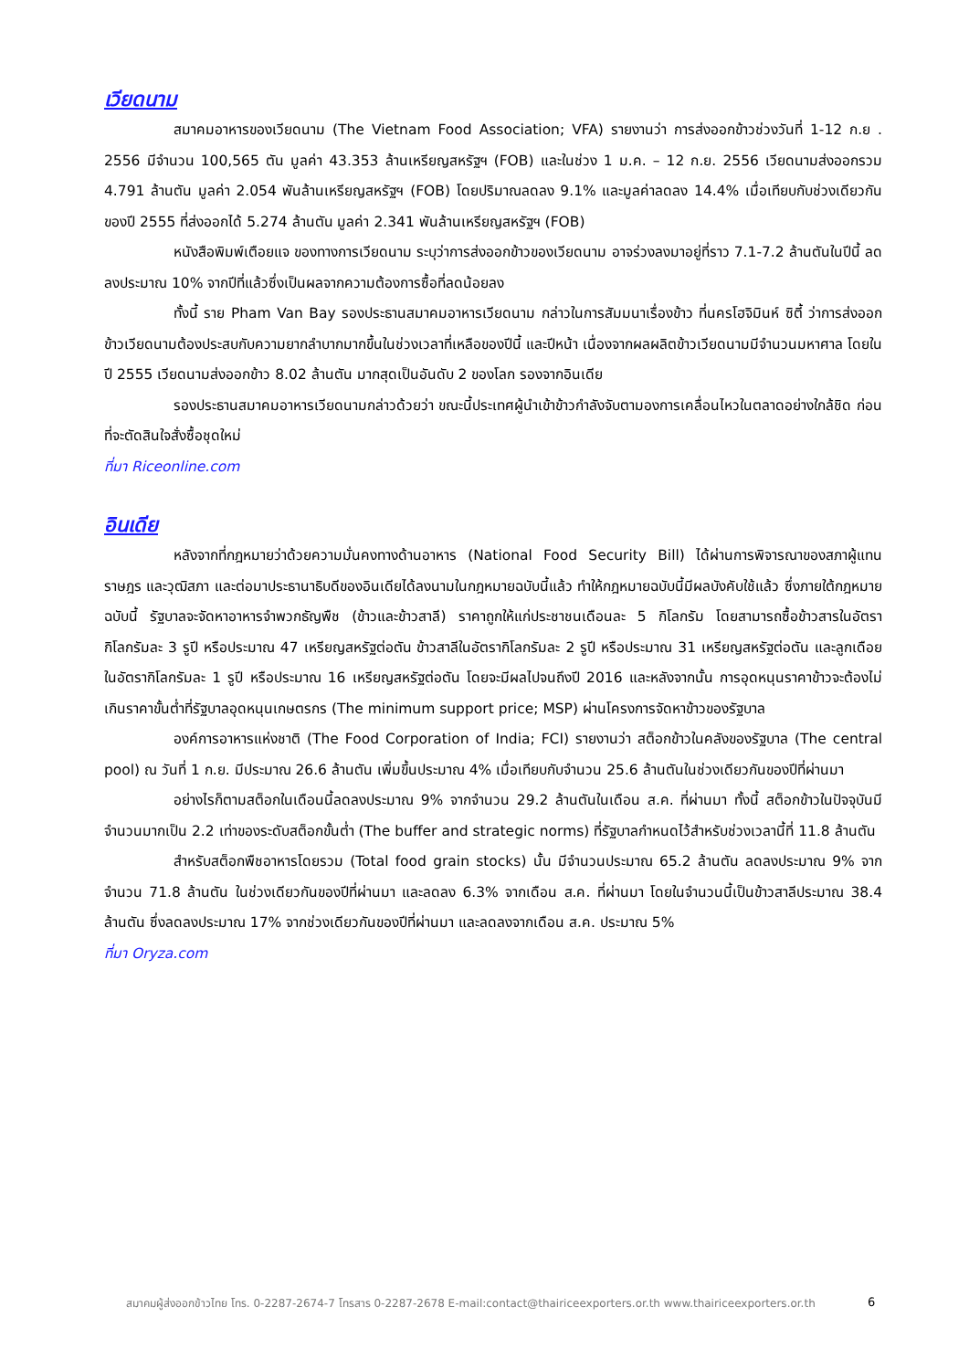เวียดนาม
สมาคมอาหารของเวียดนาม (The Vietnam Food Association; VFA) รายงานว่า การส่งออกข้าวช่วงวันที่ 1-12 ก.ย . 2556 มีจำนวน 100,565 ตัน มูลค่า 43.353 ล้านเหรียญสหรัฐฯ (FOB) และในช่วง 1 ม.ค. – 12 ก.ย. 2556 เวียดนามส่งออกรวม 4.791 ล้านตัน มูลค่า 2.054 พันล้านเหรียญสหรัฐฯ (FOB) โดยปริมาณลดลง 9.1% และมูลค่าลดลง 14.4% เมื่อเทียบกับช่วงเดียวกันของปี 2555 ที่ส่งออกได้ 5.274 ล้านตัน มูลค่า 2.341 พันล้านเหรียญสหรัฐฯ (FOB)
หนังสือพิมพ์เตือยแจ ของทางการเวียดนาม ระบุว่าการส่งออกข้าวของเวียดนาม อาจร่วงลงมาอยู่ที่ราว 7.1-7.2 ล้านตันในปีนี้ ลดลงประมาณ 10% จากปีที่แล้วซึ่งเป็นผลจากความต้องการซื้อที่ลดน้อยลง
ทั้งนี้ ราย Pham Van Bay รองประธานสมาคมอาหารเวียดนาม กล่าวในการสัมมนาเรื่องข้าว ที่นครโฮจิมินห์ ซิตี้ ว่าการส่งออกข้าวเวียดนามต้องประสบกับความยากลำบากมากขึ้นในช่วงเวลาที่เหลือของปีนี้ และปีหน้า เนื่องจากผลผลิตข้าวเวียดนามมีจำนวนมหาศาล โดยในปี 2555 เวียดนามส่งออกข้าว 8.02 ล้านตัน มากสุดเป็นอันดับ 2 ของโลก รองจากอินเดีย
รองประธานสมาคมอาหารเวียดนามกล่าวด้วยว่า ขณะนี้ประเทศผู้นำเข้าข้าวกำลังจับตามองการเคลื่อนไหวในตลาดอย่างใกล้ชิด ก่อนที่จะตัดสินใจสั่งซื้อชุดใหม่
ที่มา Riceonline.com
อินเดีย
หลังจากที่กฎหมายว่าด้วยความมั่นคงทางด้านอาหาร (National Food Security Bill) ได้ผ่านการพิจารณาของสภาผู้แทนราษฎร และวุฒิสภา และต่อมาประธานาธิบดีของอินเดียได้ลงนามในกฎหมายฉบับนี้แล้ว ทำให้กฎหมายฉบับนี้มีผลบังคับใช้แล้ว ซึ่งภายใต้กฎหมายฉบับนี้ รัฐบาลจะจัดหาอาหารจำพวกธัญพืช (ข้าวและข้าวสาลี) ราคาถูกให้แก่ประชาชนเดือนละ 5 กิโลกรัม โดยสามารถซื้อข้าวสารในอัตรากิโลกรัมละ 3 รูปี หรือประมาณ 47 เหรียญสหรัฐต่อตัน ข้าวสาลีในอัตรากิโลกรัมละ 2 รูปี หรือประมาณ 31 เหรียญสหรัฐต่อตัน และลูกเดือยในอัตรากิโลกรัมละ 1 รูปี หรือประมาณ 16 เหรียญสหรัฐต่อตัน โดยจะมีผลไปจนถึงปี 2016 และหลังจากนั้น การอุดหนุนราคาข้าวจะต้องไม่เกินราคาขั้นต่ำที่รัฐบาลอุดหนุนเกษตรกร (The minimum support price; MSP) ผ่านโครงการจัดหาข้าวของรัฐบาล
องค์การอาหารแห่งชาติ (The Food Corporation of India; FCI) รายงานว่า สต็อกข้าวในคลังของรัฐบาล (The central pool) ณ วันที่ 1 ก.ย. มีประมาณ 26.6 ล้านตัน เพิ่มขึ้นประมาณ 4% เมื่อเทียบกับจำนวน 25.6 ล้านตันในช่วงเดียวกันของปีที่ผ่านมา
อย่างไรก็ตามสต็อกในเดือนนี้ลดลงประมาณ 9% จากจำนวน 29.2 ล้านตันในเดือน ส.ค. ที่ผ่านมา ทั้งนี้ สต็อกข้าวในปัจจุบันมีจำนวนมากเป็น 2.2 เท่าของระดับสต็อกขั้นต่ำ (The buffer and strategic norms) ที่รัฐบาลกำหนดไว้สำหรับช่วงเวลานี้ที่ 11.8 ล้านตัน
สำหรับสต็อกพืชอาหารโดยรวม (Total food grain stocks) นั้น มีจำนวนประมาณ 65.2 ล้านตัน ลดลงประมาณ 9% จากจำนวน 71.8 ล้านตัน ในช่วงเดียวกันของปีที่ผ่านมา และลดลง 6.3% จากเดือน ส.ค. ที่ผ่านมา โดยในจำนวนนี้เป็นข้าวสาลีประมาณ 38.4 ล้านตัน ซึ่งลดลงประมาณ 17% จากช่วงเดียวกันของปีที่ผ่านมา และลดลงจากเดือน ส.ค. ประมาณ 5%
ที่มา Oryza.com
สมาคมผู้ส่งออกข้าวไทย โทร. 0-2287-2674-7 โทรสาร 0-2287-2678 E-mail:contact@thairiceexporters.or.th www.thairiceexporters.or.th
6